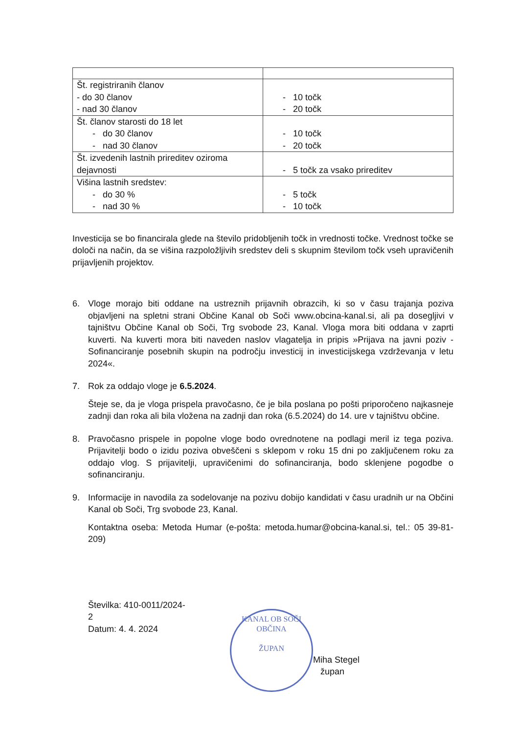| Št. registriranih članov - do 30 članov - nad 30 članov | - 10 točk - 20 točk |
| Št. članov starosti do 18 let - do 30 članov - nad 30 članov | - 10 točk - 20 točk |
| Št. izvedenih lastnih prireditev oziroma dejavnosti | - 5 točk za vsako prireditev |
| Višina lastnih sredstev: - do 30 % - nad 30 % | - 5 točk - 10 točk |
Investicija se bo financirala glede na število pridobljenih točk in vrednosti točke. Vrednost točke se določi na način, da se višina razpoložljivih sredstev deli s skupnim številom točk vseh upravičenih prijavljenih projektov.
6. Vloge morajo biti oddane na ustreznih prijavnih obrazcih, ki so v času trajanja poziva objavljeni na spletni strani Občine Kanal ob Soči www.obcina-kanal.si, ali pa dosegljivi v tajništvu Občine Kanal ob Soči, Trg svobode 23, Kanal. Vloga mora biti oddana v zaprti kuverti. Na kuverti mora biti naveden naslov vlagatelja in pripis »Prijava na javni poziv - Sofinanciranje posebnih skupin na področju investicij in investicijskega vzdrževanja v letu 2024«.
7. Rok za oddajo vloge je 6.5.2024.
Šteje se, da je vloga prispela pravočasno, če je bila poslana po pošti priporočeno najkasneje zadnji dan roka ali bila vložena na zadnji dan roka (6.5.2024) do 14. ure v tajništvu občine.
8. Pravočasno prispele in popolne vloge bodo ovrednotene na podlagi meril iz tega poziva. Prijavitelji bodo o izidu poziva obveščeni s sklepom v roku 15 dni po zaključenem roku za oddajo vlog. S prijavitelji, upravičenimi do sofinanciranja, bodo sklenjene pogodbe o sofinanciranju.
9. Informacije in navodila za sodelovanje na pozivu dobijo kandidati v času uradnih ur na Občini Kanal ob Soči, Trg svobode 23, Kanal.
Kontaktna oseba: Metoda Humar (e-pošta: metoda.humar@obcina-kanal.si, tel.: 05 39-81-209)
Številka: 410-0011/2024-2
Datum: 4. 4. 2024
KANAL OB SOČI
OBČINA
ŽUPAN
Miha Stegel
župan